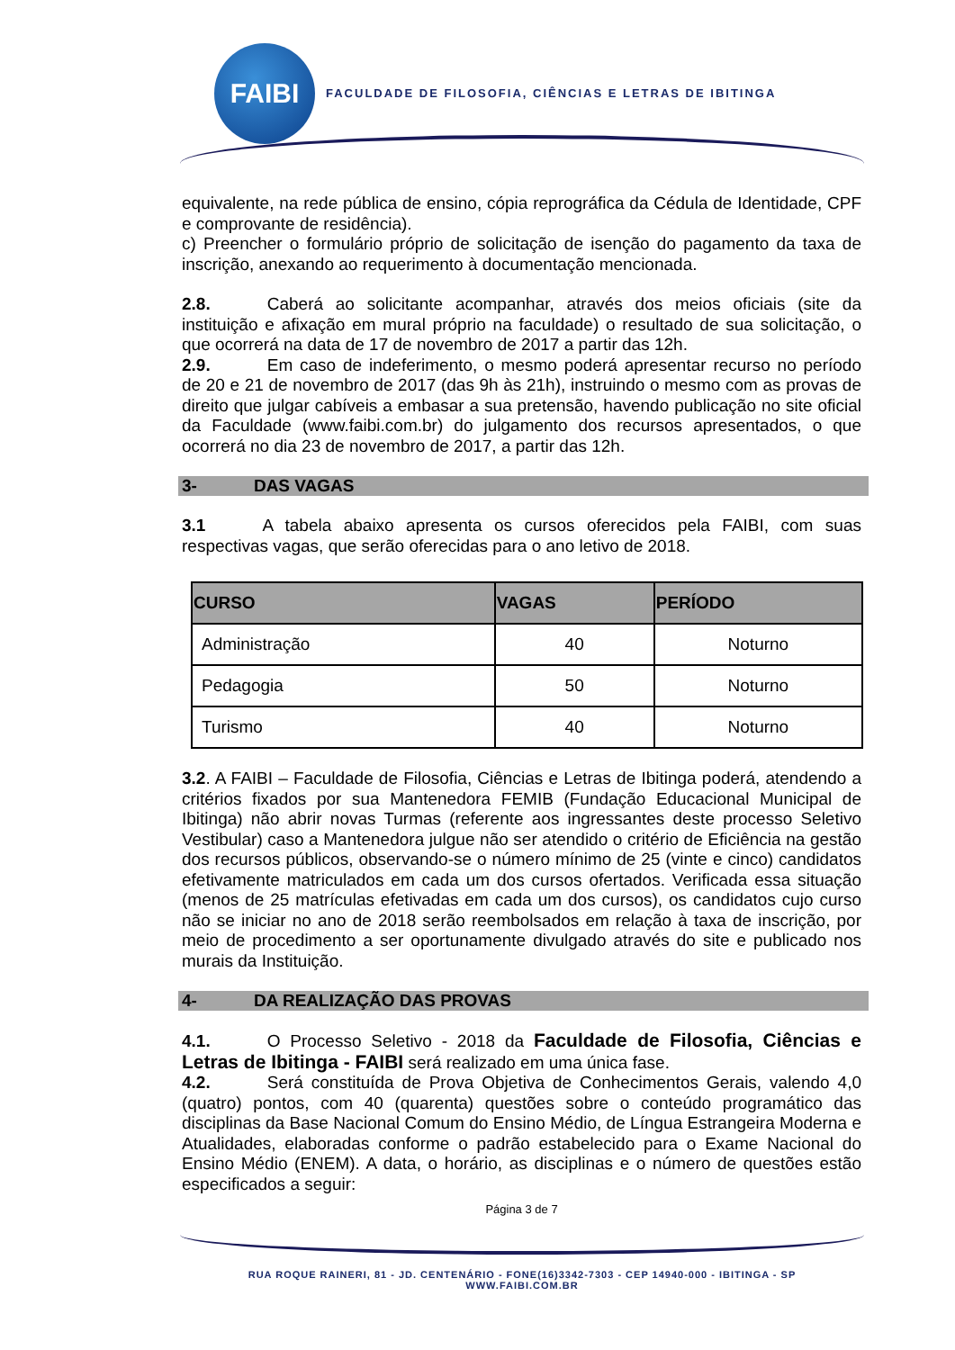FAIBI
FACULDADE DE FILOSOFIA, CIÊNCIAS E LETRAS DE IBITINGA
equivalente, na rede pública de ensino, cópia reprográfica da Cédula de Identidade, CPF e comprovante de residência).
c) Preencher o formulário próprio de solicitação de isenção do pagamento da taxa de inscrição, anexando ao requerimento à documentação mencionada.
2.8. Caberá ao solicitante acompanhar, através dos meios oficiais (site da instituição e afixação em mural próprio na faculdade) o resultado de sua solicitação, o que ocorrerá na data de 17 de novembro de 2017 a partir das 12h.
2.9. Em caso de indeferimento, o mesmo poderá apresentar recurso no período de 20 e 21 de novembro de 2017 (das 9h às 21h), instruindo o mesmo com as provas de direito que julgar cabíveis a embasar a sua pretensão, havendo publicação no site oficial da Faculdade (www.faibi.com.br) do julgamento dos recursos apresentados, o que ocorrerá no dia 23 de novembro de 2017, a partir das 12h.
3- DAS VAGAS
3.1 A tabela abaixo apresenta os cursos oferecidos pela FAIBI, com suas respectivas vagas, que serão oferecidas para o ano letivo de 2018.
| CURSO | VAGAS | PERÍODO |
| --- | --- | --- |
| Administração | 40 | Noturno |
| Pedagogia | 50 | Noturno |
| Turismo | 40 | Noturno |
3.2. A FAIBI – Faculdade de Filosofia, Ciências e Letras de Ibitinga poderá, atendendo a critérios fixados por sua Mantenedora FEMIB (Fundação Educacional Municipal de Ibitinga) não abrir novas Turmas (referente aos ingressantes deste processo Seletivo Vestibular) caso a Mantenedora julgue não ser atendido o critério de Eficiência na gestão dos recursos públicos, observando-se o número mínimo de 25 (vinte e cinco) candidatos efetivamente matriculados em cada um dos cursos ofertados. Verificada essa situação (menos de 25 matrículas efetivadas em cada um dos cursos), os candidatos cujo curso não se iniciar no ano de 2018 serão reembolsados em relação à taxa de inscrição, por meio de procedimento a ser oportunamente divulgado através do site e publicado nos murais da Instituição.
4- DA REALIZAÇÃO DAS PROVAS
4.1. O Processo Seletivo - 2018 da Faculdade de Filosofia, Ciências e Letras de Ibitinga - FAIBI será realizado em uma única fase.
4.2. Será constituída de Prova Objetiva de Conhecimentos Gerais, valendo 4,0 (quatro) pontos, com 40 (quarenta) questões sobre o conteúdo programático das disciplinas da Base Nacional Comum do Ensino Médio, de Língua Estrangeira Moderna e Atualidades, elaboradas conforme o padrão estabelecido para o Exame Nacional do Ensino Médio (ENEM). A data, o horário, as disciplinas e o número de questões estão especificados a seguir:
Página 3 de 7
RUA ROQUE RAINERI, 81 - JD. CENTENÁRIO - FONE(16)3342-7303 - CEP 14940-000 - IBITINGA - SP
WWW.FAIBI.COM.BR